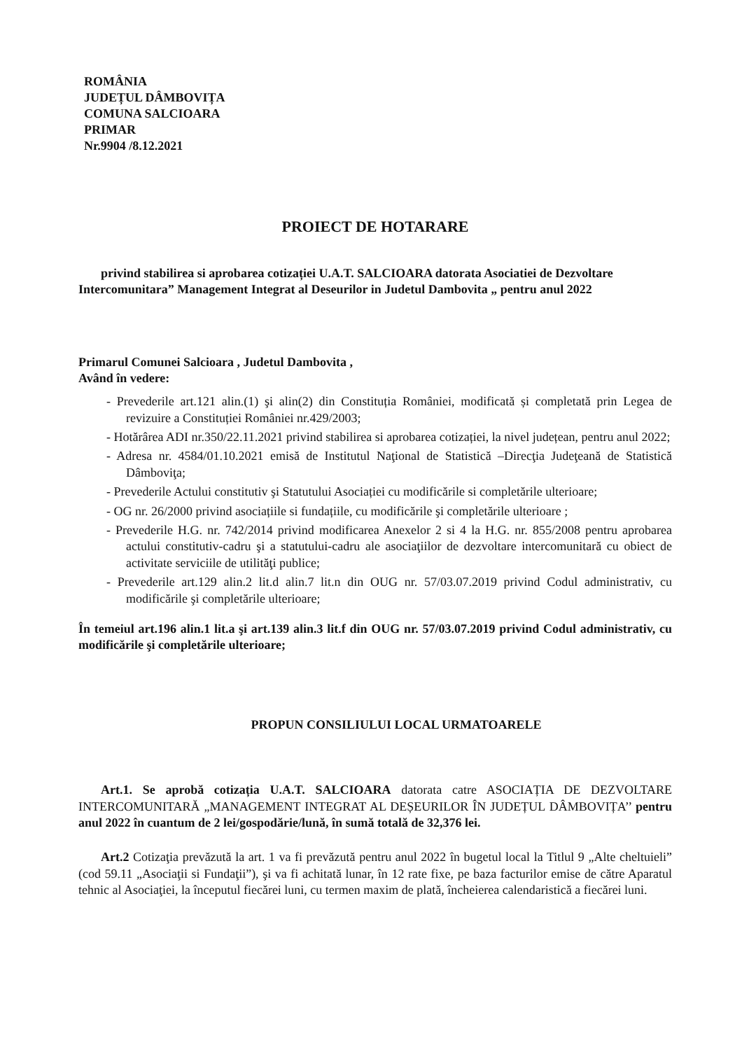ROMÂNIA
JUDEȚUL DÂMBOVIȚA
COMUNA SALCIOARA
PRIMAR
Nr.9904 /8.12.2021
PROIECT DE HOTARARE
privind stabilirea si aprobarea cotizației U.A.T. SALCIOARA datorata Asociatiei de Dezvoltare Intercomunitara” Management Integrat al Deseurilor in Judetul Dambovita „ pentru anul 2022
Primarul Comunei Salcioara , Judetul Dambovita ,
Având în vedere:
- Prevederile art.121 alin.(1) şi alin(2) din Constituția României, modificată și completată prin Legea de revizuire a Constituției României nr.429/2003;
- Hotărârea ADI nr.350/22.11.2021 privind stabilirea si aprobarea cotizației, la nivel județean, pentru anul 2022;
- Adresa nr. 4584/01.10.2021 emisă de Institutul Naţional de Statistică –Direcţia Judeţeană de Statistică Dâmboviţa;
- Prevederile Actului constitutiv şi Statutului Asociației cu modificările si completările ulterioare;
- OG nr. 26/2000 privind asociațiile si fundațiile, cu modificările şi completările ulterioare ;
- Prevederile H.G. nr. 742/2014 privind modificarea Anexelor 2 si 4 la H.G. nr. 855/2008 pentru aprobarea actului constitutiv-cadru şi a statutului-cadru ale asociaţiilor de dezvoltare intercomunitară cu obiect de activitate serviciile de utilităţi publice;
- Prevederile art.129 alin.2 lit.d alin.7 lit.n din OUG nr. 57/03.07.2019 privind Codul administrativ, cu modificările şi completările ulterioare;
În temeiul art.196 alin.1 lit.a şi art.139 alin.3 lit.f din OUG nr. 57/03.07.2019 privind Codul administrativ, cu modificările şi completările ulterioare;
PROPUN CONSILIULUI LOCAL URMATOARELE
Art.1. Se aprobă cotizația U.A.T. SALCIOARA datorata catre ASOCIAȚIA DE DEZVOLTARE INTERCOMUNITARĂ „MANAGEMENT INTEGRAT AL DEȘEURILOR ÎN JUDEȚUL DÂMBOVIȚA’’ pentru anul 2022 în cuantum de 2 lei/gospodărie/lună, în sumă totală de 32,376 lei.
Art.2 Cotizaţia prevăzută la art. 1 va fi prevăzută pentru anul 2022 în bugetul local la Titlul 9 „Alte cheltuieli” (cod 59.11 „Asociaţii si Fundaţii”), şi va fi achitată lunar, în 12 rate fixe, pe baza facturilor emise de către Aparatul tehnic al Asociaţiei, la începutul fiecărei luni, cu termen maxim de plată, încheierea calendaristică a fiecărei luni.